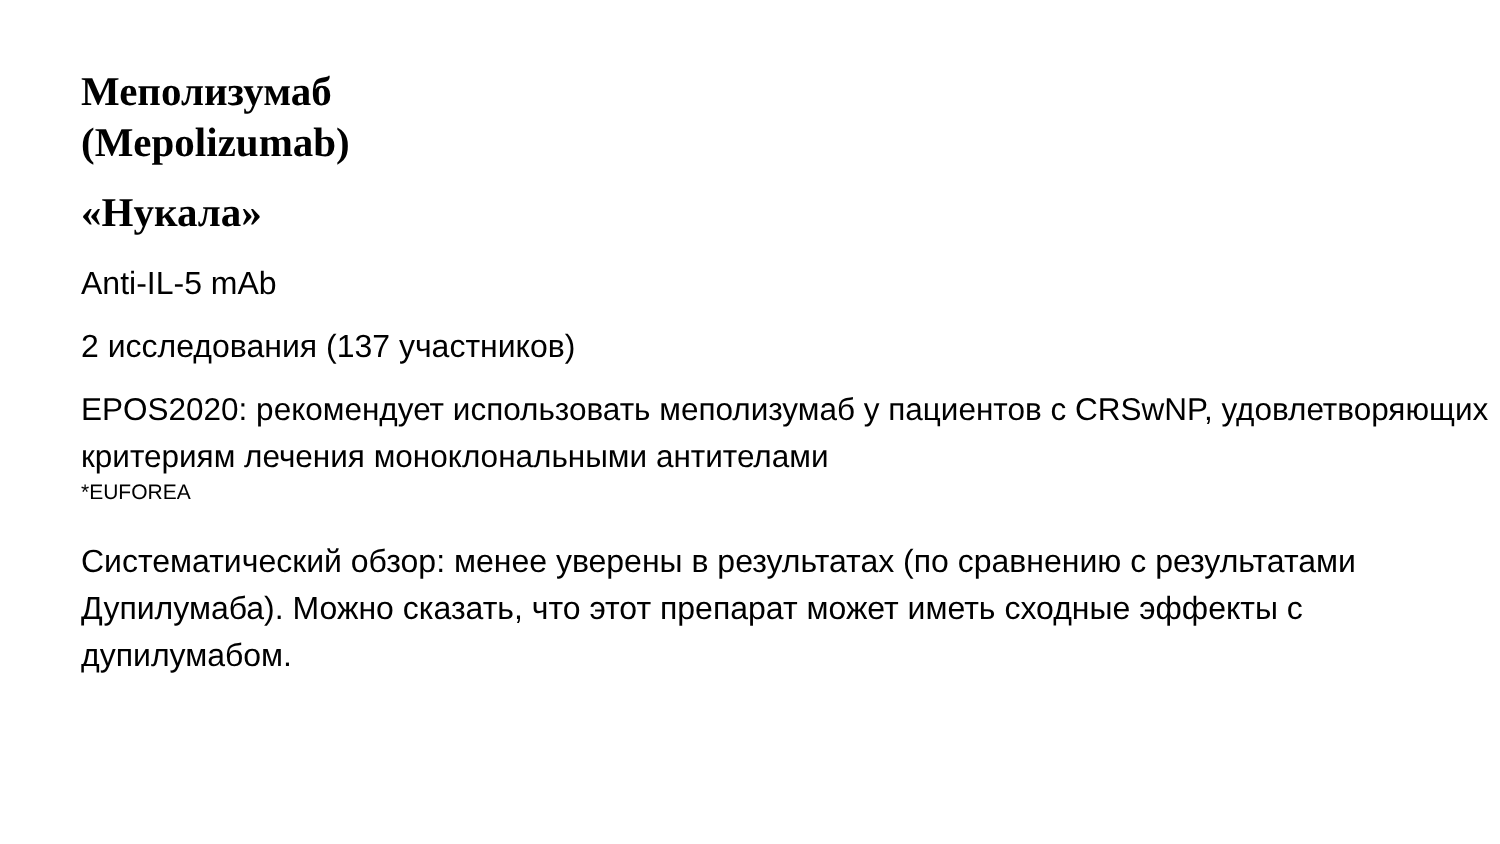Меполизумаб
(Mepolizumab)
«Нукала»
Anti-IL-5 mAb
2 исследования (137 участников)
EPOS2020: рекомендует использовать меполизумаб у пациентов с CRSwNP, удовлетворяющих критериям лечения моноклональными антителами
*EUFOREA
Систематический обзор: менее уверены в результатах (по сравнению с результатами Дупилумаба). Можно сказать, что этот препарат может иметь сходные эффекты с дупилумабом.